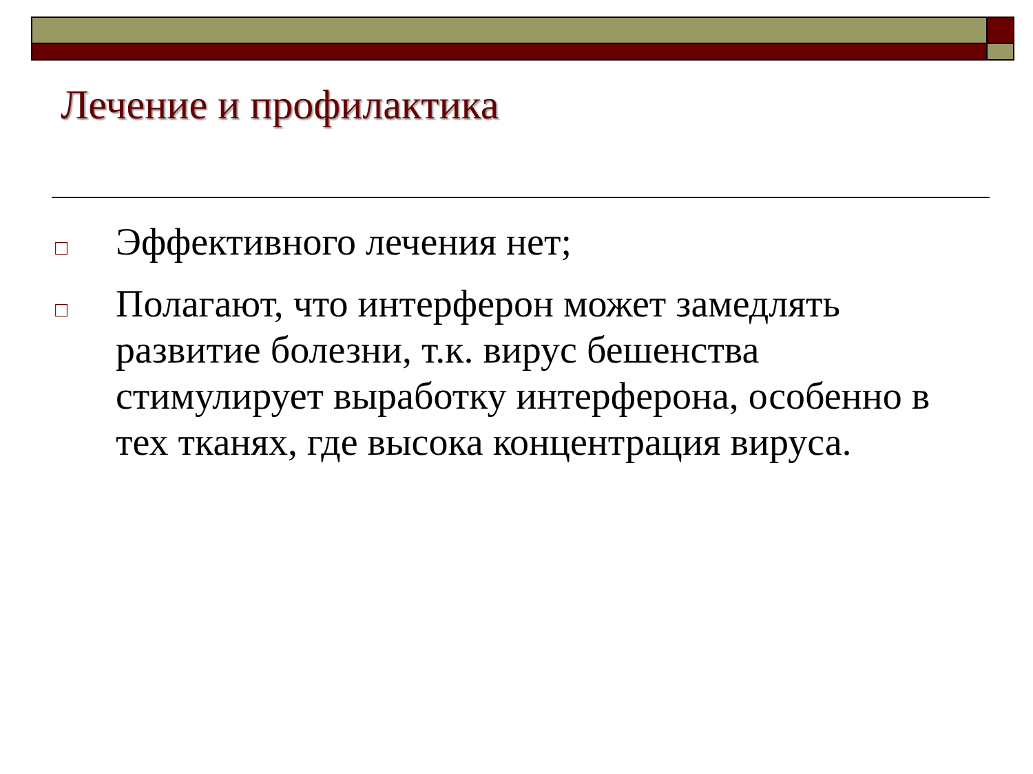Лечение и профилактика
□ Эффективного лечения нет;
□ Полагают, что интерферон может замедлять развитие болезни, т.к. вирус бешенства стимулирует выработку интерферона, особенно в тех тканях, где высока концентрация вируса.